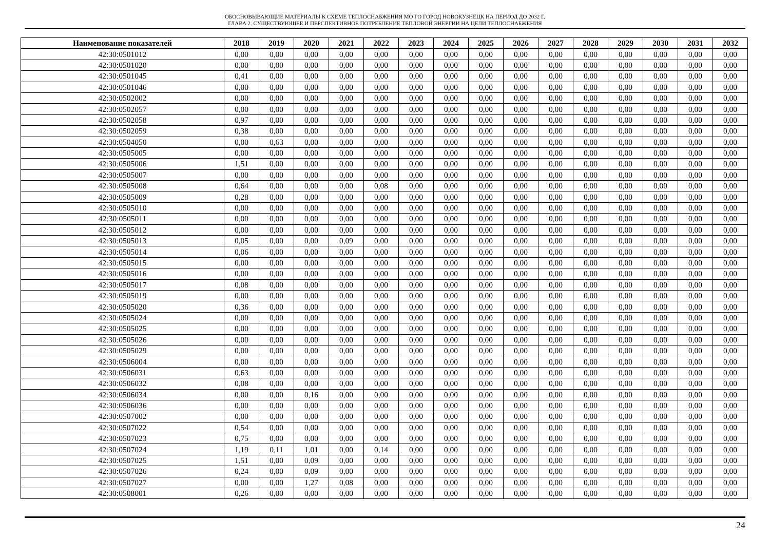ОБОСНОВЫВАЮЩИЕ МАТЕРИАЛЫ К СХЕМЕ ТЕПЛОСНАБЖЕНИЯ МО ГО ГОРОД НОВОКУЗНЕЦК НА ПЕРИОД ДО 2032 Г.
ГЛАВА 2. СУЩЕСТВУЮЩЕЕ И ПЕРСПЕКТИВНОЕ ПОТРЕБЛЕНИЕ ТЕПЛОВОЙ ЭНЕРГИИ НА ЦЕЛИ ТЕПЛОСНАБЖЕНИЯ
| Наименование показателей | 2018 | 2019 | 2020 | 2021 | 2022 | 2023 | 2024 | 2025 | 2026 | 2027 | 2028 | 2029 | 2030 | 2031 | 2032 |
| --- | --- | --- | --- | --- | --- | --- | --- | --- | --- | --- | --- | --- | --- | --- | --- |
| 42:30:0501012 | 0,00 | 0,00 | 0,00 | 0,00 | 0,00 | 0,00 | 0,00 | 0,00 | 0,00 | 0,00 | 0,00 | 0,00 | 0,00 | 0,00 | 0,00 |
| 42:30:0501020 | 0,00 | 0,00 | 0,00 | 0,00 | 0,00 | 0,00 | 0,00 | 0,00 | 0,00 | 0,00 | 0,00 | 0,00 | 0,00 | 0,00 | 0,00 |
| 42:30:0501045 | 0,41 | 0,00 | 0,00 | 0,00 | 0,00 | 0,00 | 0,00 | 0,00 | 0,00 | 0,00 | 0,00 | 0,00 | 0,00 | 0,00 | 0,00 |
| 42:30:0501046 | 0,00 | 0,00 | 0,00 | 0,00 | 0,00 | 0,00 | 0,00 | 0,00 | 0,00 | 0,00 | 0,00 | 0,00 | 0,00 | 0,00 | 0,00 |
| 42:30:0502002 | 0,00 | 0,00 | 0,00 | 0,00 | 0,00 | 0,00 | 0,00 | 0,00 | 0,00 | 0,00 | 0,00 | 0,00 | 0,00 | 0,00 | 0,00 |
| 42:30:0502057 | 0,00 | 0,00 | 0,00 | 0,00 | 0,00 | 0,00 | 0,00 | 0,00 | 0,00 | 0,00 | 0,00 | 0,00 | 0,00 | 0,00 | 0,00 |
| 42:30:0502058 | 0,97 | 0,00 | 0,00 | 0,00 | 0,00 | 0,00 | 0,00 | 0,00 | 0,00 | 0,00 | 0,00 | 0,00 | 0,00 | 0,00 | 0,00 |
| 42:30:0502059 | 0,38 | 0,00 | 0,00 | 0,00 | 0,00 | 0,00 | 0,00 | 0,00 | 0,00 | 0,00 | 0,00 | 0,00 | 0,00 | 0,00 | 0,00 |
| 42:30:0504050 | 0,00 | 0,63 | 0,00 | 0,00 | 0,00 | 0,00 | 0,00 | 0,00 | 0,00 | 0,00 | 0,00 | 0,00 | 0,00 | 0,00 | 0,00 |
| 42:30:0505005 | 0,00 | 0,00 | 0,00 | 0,00 | 0,00 | 0,00 | 0,00 | 0,00 | 0,00 | 0,00 | 0,00 | 0,00 | 0,00 | 0,00 | 0,00 |
| 42:30:0505006 | 1,51 | 0,00 | 0,00 | 0,00 | 0,00 | 0,00 | 0,00 | 0,00 | 0,00 | 0,00 | 0,00 | 0,00 | 0,00 | 0,00 | 0,00 |
| 42:30:0505007 | 0,00 | 0,00 | 0,00 | 0,00 | 0,00 | 0,00 | 0,00 | 0,00 | 0,00 | 0,00 | 0,00 | 0,00 | 0,00 | 0,00 | 0,00 |
| 42:30:0505008 | 0,64 | 0,00 | 0,00 | 0,00 | 0,08 | 0,00 | 0,00 | 0,00 | 0,00 | 0,00 | 0,00 | 0,00 | 0,00 | 0,00 | 0,00 |
| 42:30:0505009 | 0,28 | 0,00 | 0,00 | 0,00 | 0,00 | 0,00 | 0,00 | 0,00 | 0,00 | 0,00 | 0,00 | 0,00 | 0,00 | 0,00 | 0,00 |
| 42:30:0505010 | 0,00 | 0,00 | 0,00 | 0,00 | 0,00 | 0,00 | 0,00 | 0,00 | 0,00 | 0,00 | 0,00 | 0,00 | 0,00 | 0,00 | 0,00 |
| 42:30:0505011 | 0,00 | 0,00 | 0,00 | 0,00 | 0,00 | 0,00 | 0,00 | 0,00 | 0,00 | 0,00 | 0,00 | 0,00 | 0,00 | 0,00 | 0,00 |
| 42:30:0505012 | 0,00 | 0,00 | 0,00 | 0,00 | 0,00 | 0,00 | 0,00 | 0,00 | 0,00 | 0,00 | 0,00 | 0,00 | 0,00 | 0,00 | 0,00 |
| 42:30:0505013 | 0,05 | 0,00 | 0,00 | 0,09 | 0,00 | 0,00 | 0,00 | 0,00 | 0,00 | 0,00 | 0,00 | 0,00 | 0,00 | 0,00 | 0,00 |
| 42:30:0505014 | 0,06 | 0,00 | 0,00 | 0,00 | 0,00 | 0,00 | 0,00 | 0,00 | 0,00 | 0,00 | 0,00 | 0,00 | 0,00 | 0,00 | 0,00 |
| 42:30:0505015 | 0,00 | 0,00 | 0,00 | 0,00 | 0,00 | 0,00 | 0,00 | 0,00 | 0,00 | 0,00 | 0,00 | 0,00 | 0,00 | 0,00 | 0,00 |
| 42:30:0505016 | 0,00 | 0,00 | 0,00 | 0,00 | 0,00 | 0,00 | 0,00 | 0,00 | 0,00 | 0,00 | 0,00 | 0,00 | 0,00 | 0,00 | 0,00 |
| 42:30:0505017 | 0,08 | 0,00 | 0,00 | 0,00 | 0,00 | 0,00 | 0,00 | 0,00 | 0,00 | 0,00 | 0,00 | 0,00 | 0,00 | 0,00 | 0,00 |
| 42:30:0505019 | 0,00 | 0,00 | 0,00 | 0,00 | 0,00 | 0,00 | 0,00 | 0,00 | 0,00 | 0,00 | 0,00 | 0,00 | 0,00 | 0,00 | 0,00 |
| 42:30:0505020 | 0,36 | 0,00 | 0,00 | 0,00 | 0,00 | 0,00 | 0,00 | 0,00 | 0,00 | 0,00 | 0,00 | 0,00 | 0,00 | 0,00 | 0,00 |
| 42:30:0505024 | 0,00 | 0,00 | 0,00 | 0,00 | 0,00 | 0,00 | 0,00 | 0,00 | 0,00 | 0,00 | 0,00 | 0,00 | 0,00 | 0,00 | 0,00 |
| 42:30:0505025 | 0,00 | 0,00 | 0,00 | 0,00 | 0,00 | 0,00 | 0,00 | 0,00 | 0,00 | 0,00 | 0,00 | 0,00 | 0,00 | 0,00 | 0,00 |
| 42:30:0505026 | 0,00 | 0,00 | 0,00 | 0,00 | 0,00 | 0,00 | 0,00 | 0,00 | 0,00 | 0,00 | 0,00 | 0,00 | 0,00 | 0,00 | 0,00 |
| 42:30:0505029 | 0,00 | 0,00 | 0,00 | 0,00 | 0,00 | 0,00 | 0,00 | 0,00 | 0,00 | 0,00 | 0,00 | 0,00 | 0,00 | 0,00 | 0,00 |
| 42:30:0506004 | 0,00 | 0,00 | 0,00 | 0,00 | 0,00 | 0,00 | 0,00 | 0,00 | 0,00 | 0,00 | 0,00 | 0,00 | 0,00 | 0,00 | 0,00 |
| 42:30:0506031 | 0,63 | 0,00 | 0,00 | 0,00 | 0,00 | 0,00 | 0,00 | 0,00 | 0,00 | 0,00 | 0,00 | 0,00 | 0,00 | 0,00 | 0,00 |
| 42:30:0506032 | 0,08 | 0,00 | 0,00 | 0,00 | 0,00 | 0,00 | 0,00 | 0,00 | 0,00 | 0,00 | 0,00 | 0,00 | 0,00 | 0,00 | 0,00 |
| 42:30:0506034 | 0,00 | 0,00 | 0,16 | 0,00 | 0,00 | 0,00 | 0,00 | 0,00 | 0,00 | 0,00 | 0,00 | 0,00 | 0,00 | 0,00 | 0,00 |
| 42:30:0506036 | 0,00 | 0,00 | 0,00 | 0,00 | 0,00 | 0,00 | 0,00 | 0,00 | 0,00 | 0,00 | 0,00 | 0,00 | 0,00 | 0,00 | 0,00 |
| 42:30:0507002 | 0,00 | 0,00 | 0,00 | 0,00 | 0,00 | 0,00 | 0,00 | 0,00 | 0,00 | 0,00 | 0,00 | 0,00 | 0,00 | 0,00 | 0,00 |
| 42:30:0507022 | 0,54 | 0,00 | 0,00 | 0,00 | 0,00 | 0,00 | 0,00 | 0,00 | 0,00 | 0,00 | 0,00 | 0,00 | 0,00 | 0,00 | 0,00 |
| 42:30:0507023 | 0,75 | 0,00 | 0,00 | 0,00 | 0,00 | 0,00 | 0,00 | 0,00 | 0,00 | 0,00 | 0,00 | 0,00 | 0,00 | 0,00 | 0,00 |
| 42:30:0507024 | 1,19 | 0,11 | 1,01 | 0,00 | 0,14 | 0,00 | 0,00 | 0,00 | 0,00 | 0,00 | 0,00 | 0,00 | 0,00 | 0,00 | 0,00 |
| 42:30:0507025 | 1,51 | 0,00 | 0,09 | 0,00 | 0,00 | 0,00 | 0,00 | 0,00 | 0,00 | 0,00 | 0,00 | 0,00 | 0,00 | 0,00 | 0,00 |
| 42:30:0507026 | 0,24 | 0,00 | 0,09 | 0,00 | 0,00 | 0,00 | 0,00 | 0,00 | 0,00 | 0,00 | 0,00 | 0,00 | 0,00 | 0,00 | 0,00 |
| 42:30:0507027 | 0,00 | 0,00 | 1,27 | 0,08 | 0,00 | 0,00 | 0,00 | 0,00 | 0,00 | 0,00 | 0,00 | 0,00 | 0,00 | 0,00 | 0,00 |
| 42:30:0508001 | 0,26 | 0,00 | 0,00 | 0,00 | 0,00 | 0,00 | 0,00 | 0,00 | 0,00 | 0,00 | 0,00 | 0,00 | 0,00 | 0,00 | 0,00 |
24